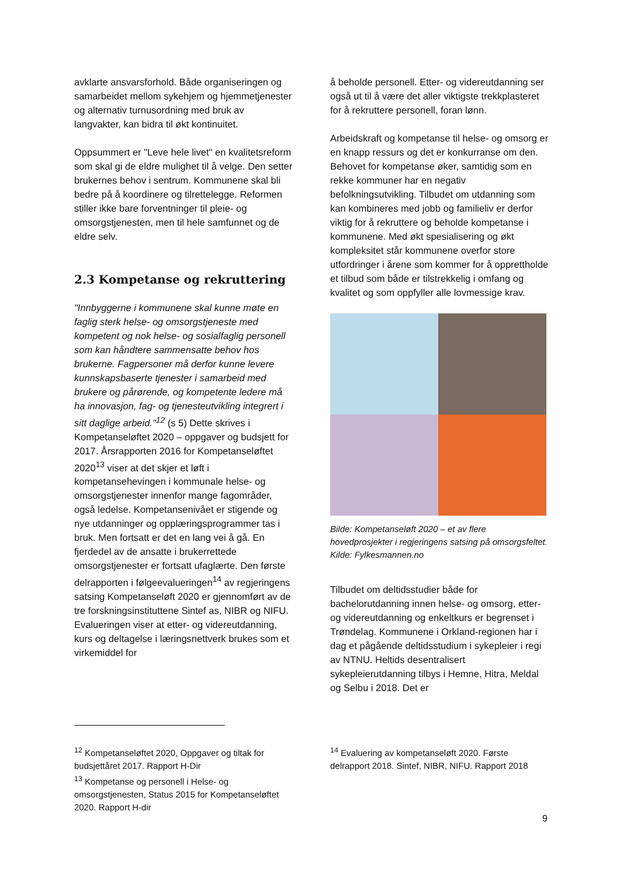avklarte ansvarsforhold. Både organiseringen og samarbeidet mellom sykehjem og hjemmetjenester og alternativ turnusordning med bruk av langvakter, kan bidra til økt kontinuitet.
Oppsummert er "Leve hele livet" en kvalitetsreform som skal gi de eldre mulighet til å velge. Den setter brukernes behov i sentrum. Kommunene skal bli bedre på å koordinere og tilrettelegge. Reformen stiller ikke bare forventninger til pleie- og omsorgstjenesten, men til hele samfunnet og de eldre selv.
2.3 Kompetanse og rekruttering
"Innbyggerne i kommunene skal kunne møte en faglig sterk helse- og omsorgstjeneste med kompetent og nok helse- og sosialfaglig personell som kan håndtere sammensatte behov hos brukerne. Fagpersoner må derfor kunne levere kunnskapsbaserte tjenester i samarbeid med brukere og pårørende, og kompetente ledere må ha innovasjon, fag- og tjenesteutvikling integrert i sitt daglige arbeid."<sup>12</sup> (s 5) Dette skrives i Kompetanseløftet 2020 – oppgaver og budsjett for 2017. Årsrapporten 2016 for Kompetanseløftet 2020<sup>13</sup> viser at det skjer et løft i kompetansehevingen i kommunale helse- og omsorgstjenester innenfor mange fagområder, også ledelse. Kompetansenivået er stigende og nye utdanninger og opplæringsprogrammer tas i bruk. Men fortsatt er det en lang vei å gå. En fjerdedel av de ansatte i brukerrettede omsorgstjenester er fortsatt ufaglærte. Den første delrapporten i følgeevalueringen<sup>14</sup> av regjeringens satsing Kompetanseløft 2020 er gjennomført av de tre forskningsinstituttene Sintef as, NIBR og NIFU. Evalueringen viser at etter- og videreutdanning, kurs og deltagelse i læringsnettverk brukes som et virkemiddel for
å beholde personell. Etter- og videreutdanning ser også ut til å være det aller viktigste trekkplasteret for å rekruttere personell, foran lønn.
Arbeidskraft og kompetanse til helse- og omsorg er en knapp ressurs og det er konkurranse om den. Behovet for kompetanse øker, samtidig som en rekke kommuner har en negativ befolkningsutvikling. Tilbudet om utdanning som kan kombineres med jobb og familieliv er derfor viktig for å rekruttere og beholde kompetanse i kommunene. Med økt spesialisering og økt kompleksitet står kommunene overfor store utfordringer i årene som kommer for å opprettholde et tilbud som både er tilstrekkelig i omfang og kvalitet og som oppfyller alle lovmessige krav.
Bilde: Kompetanseløft 2020 – et av flere hovedprosjekter i regjeringens satsing på omsorgsfeltet. Kilde: Fylkesmannen.no
Tilbudet om deltidsstudier både for bachelorutdanning innen helse- og omsorg, etter- og videreutdanning og enkeltkurs er begrenset i Trøndelag. Kommunene i Orkland-regionen har i dag et pågående deltidsstudium i sykepleier i regi av NTNU. Heltids desentralisert sykepleierutdanning tilbys i Hemne, Hitra, Meldal og Selbu i 2018. Det er
<sup>12</sup> Kompetanseløftet 2020, Oppgaver og tiltak for budsjettåret 2017. Rapport H-Dir
<sup>13</sup> Kompetanse og personell i Helse- og omsorgstjenesten, Status 2015 for Kompetanseløftet 2020. Rapport H-dir
<sup>14</sup> Evaluering av kompetanseløft 2020. Første delrapport 2018. Sintef, NIBR, NIFU. Rapport 2018
9